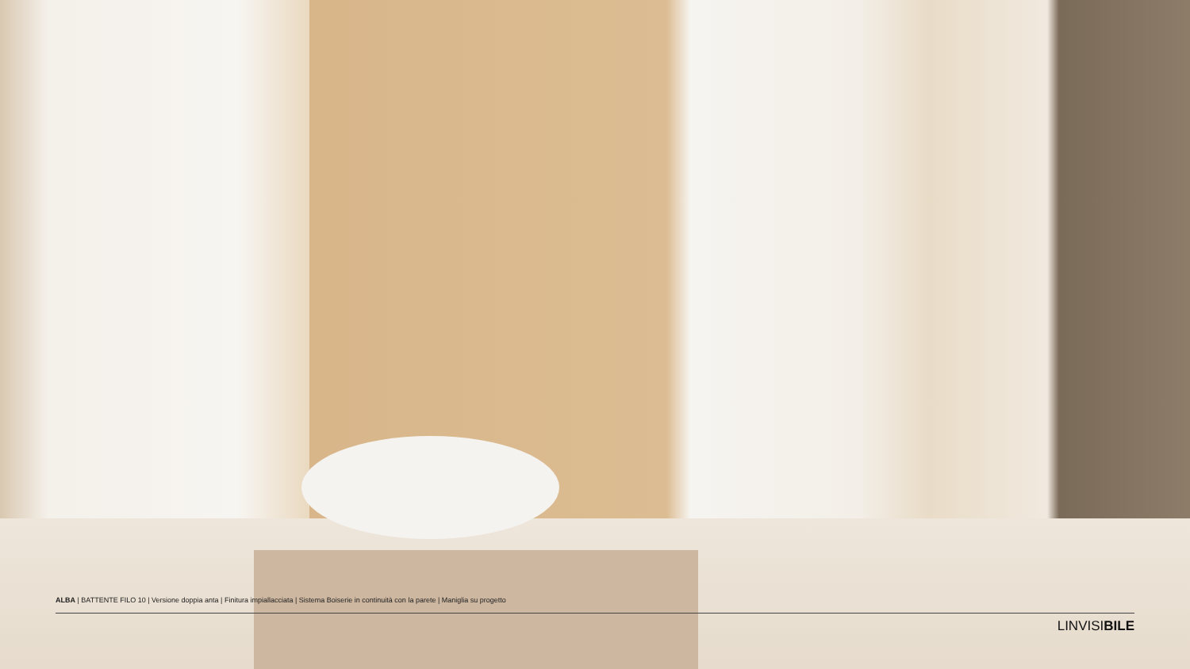ALBA | BATTENTE FILO 10 | Versione doppia anta | Finitura impiallacciata | Sistema Boiserie in continuità con la parete | Maniglia su progetto
LINVISIBILE